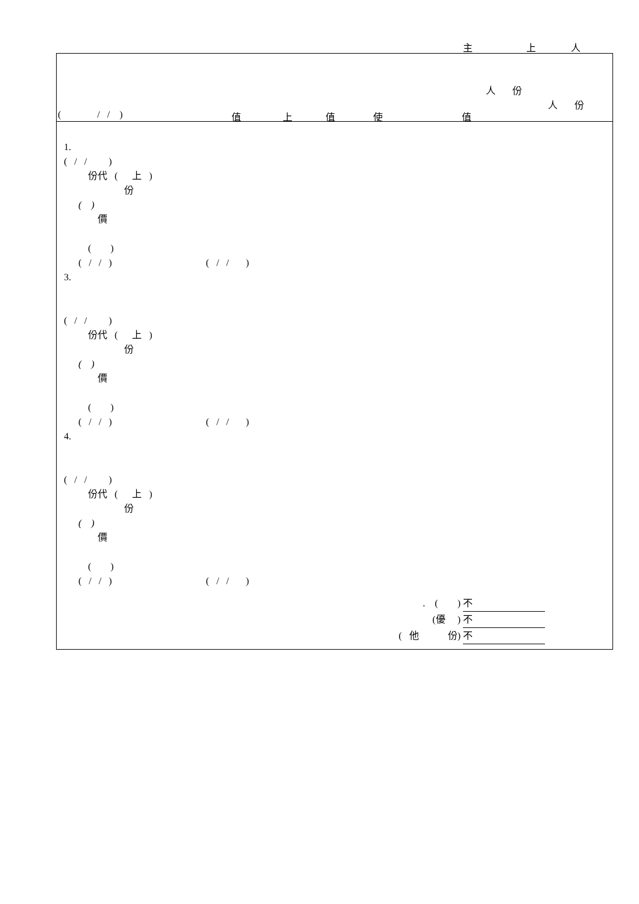主 上 人
人 份
人 份
( / / ) 值 上 值 使 值
1.
( / / )
份代 ( 上 )
份
( )
價
( )
( / / ) ( / / )
3.
( / / )
份代 ( 上 )
份
( )
價
( )
( / / ) ( / / )
4.
( / / )
份代 ( 上 )
份
( )
價
( )
( / / ) ( / / )
. ( ) 不
(優 ) 不
( 他 份) 不